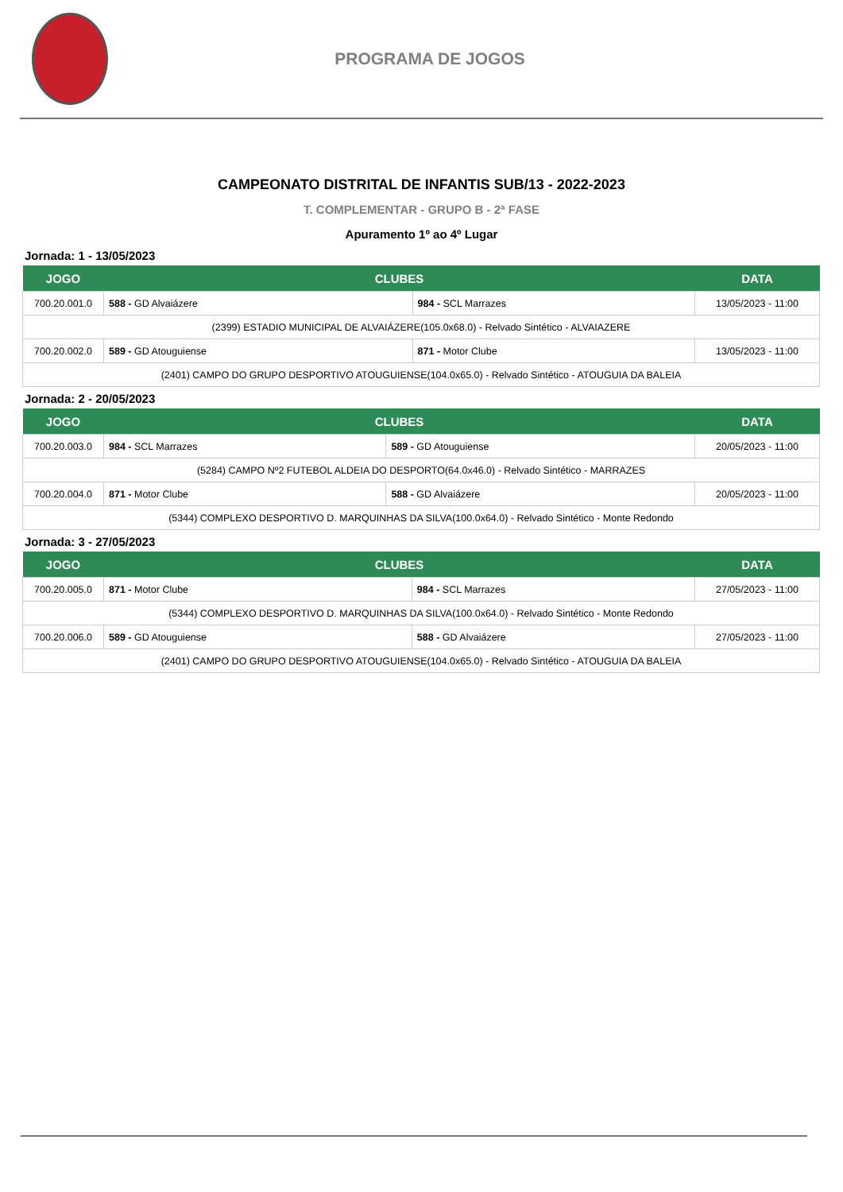PROGRAMA DE JOGOS
CAMPEONATO DISTRITAL DE INFANTIS SUB/13 - 2022-2023
T. COMPLEMENTAR - GRUPO B - 2ª FASE
Apuramento 1º ao 4º Lugar
Jornada: 1 - 13/05/2023
| JOGO | CLUBES | | DATA |
| --- | --- | --- | --- |
| 700.20.001.0 | 588 - GD Alvaiázere | 984 - SCL Marrazes | 13/05/2023 - 11:00 |
| (2399) ESTADIO MUNICIPAL DE ALVAIÁZERE(105.0x68.0) - Relvado Sintético - ALVAIAZERE | | | |
| 700.20.002.0 | 589 - GD Atouguiense | 871 - Motor Clube | 13/05/2023 - 11:00 |
| (2401) CAMPO DO GRUPO DESPORTIVO ATOUGUIENSE(104.0x65.0) - Relvado Sintético - ATOUGUIA DA BALEIA | | | |
Jornada: 2 - 20/05/2023
| JOGO | CLUBES | | DATA |
| --- | --- | --- | --- |
| 700.20.003.0 | 984 - SCL Marrazes | 589 - GD Atouguiense | 20/05/2023 - 11:00 |
| (5284) CAMPO Nº2 FUTEBOL ALDEIA DO DESPORTO(64.0x46.0) - Relvado Sintético - MARRAZES | | | |
| 700.20.004.0 | 871 - Motor Clube | 588 - GD Alvaiázere | 20/05/2023 - 11:00 |
| (5344) COMPLEXO DESPORTIVO D. MARQUINHAS DA SILVA(100.0x64.0) - Relvado Sintético - Monte Redondo | | | |
Jornada: 3 - 27/05/2023
| JOGO | CLUBES | | DATA |
| --- | --- | --- | --- |
| 700.20.005.0 | 871 - Motor Clube | 984 - SCL Marrazes | 27/05/2023 - 11:00 |
| (5344) COMPLEXO DESPORTIVO D. MARQUINHAS DA SILVA(100.0x64.0) - Relvado Sintético - Monte Redondo | | | |
| 700.20.006.0 | 589 - GD Atouguiense | 588 - GD Alvaiázere | 27/05/2023 - 11:00 |
| (2401) CAMPO DO GRUPO DESPORTIVO ATOUGUIENSE(104.0x65.0) - Relvado Sintético - ATOUGUIA DA BALEIA | | | |